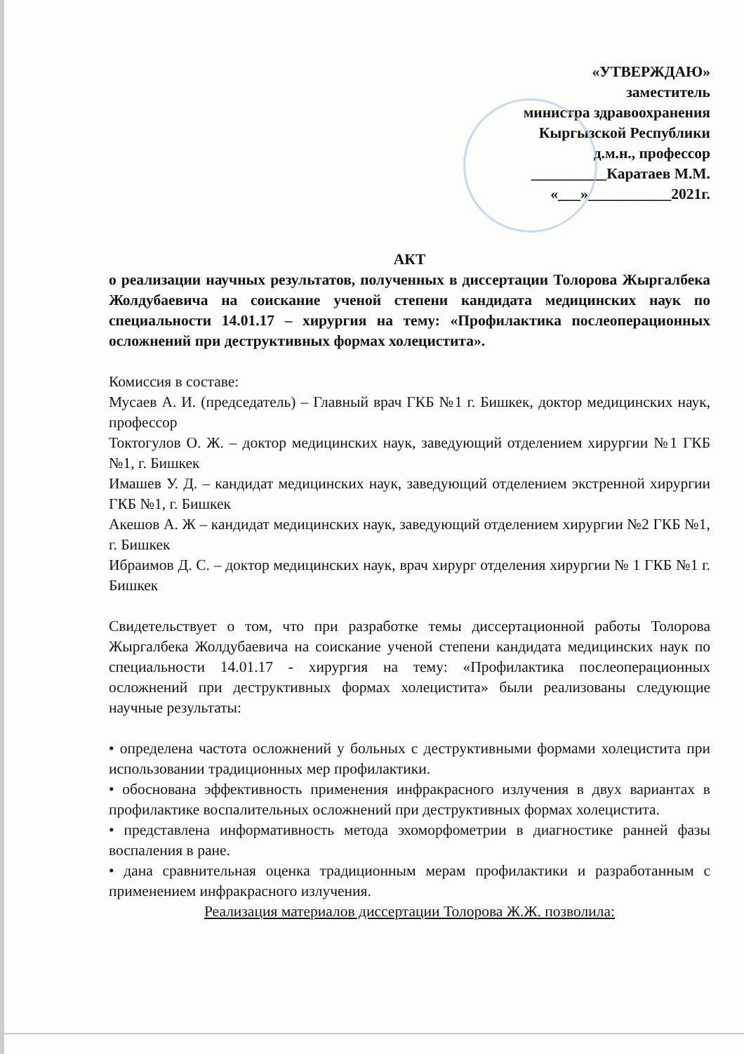«УТВЕРЖДАЮ»
заместитель
министра здравоохранения
Кыргызской Республики
д.м.н., профессор
__________Каратаев М.М.
«___»___________2021г.
АКТ
о реализации научных результатов, полученных в диссертации Толорова Жыргалбека Жолдубаевича на соискание ученой степени кандидата медицинских наук по специальности 14.01.17 – хирургия на тему: «Профилактика послеоперационных осложнений при деструктивных формах холецистита».
Комиссия в составе:
Мусаев А. И. (председатель) – Главный врач ГКБ №1 г. Бишкек, доктор медицинских наук, профессор
Токтогулов О. Ж. – доктор медицинских наук, заведующий отделением хирургии №1 ГКБ №1, г. Бишкек
Имашев У. Д. – кандидат медицинских наук, заведующий отделением экстренной хирургии ГКБ №1, г. Бишкек
Акешов А. Ж – кандидат медицинских наук, заведующий отделением хирургии №2 ГКБ №1, г. Бишкек
Ибраимов Д. С. – доктор медицинских наук, врач хирург отделения хирургии № 1 ГКБ №1 г. Бишкек
Свидетельствует о том, что при разработке темы диссертационной работы Толорова Жыргалбека Жолдубаевича на соискание ученой степени кандидата медицинских наук по специальности 14.01.17 - хирургия на тему: «Профилактика послеоперационных осложнений при деструктивных формах холецистита» были реализованы следующие научные результаты:
• определена частота осложнений у больных с деструктивными формами холецистита при использовании традиционных мер профилактики.
• обоснована эффективность применения инфракрасного излучения в двух вариантах в профилактике воспалительных осложнений при деструктивных формах холецистита.
• представлена информативность метода эхоморфометрии в диагностике ранней фазы воспаления в ране.
• дана сравнительная оценка традиционным мерам профилактики и разработанным с применением инфракрасного излучения.
Реализация материалов диссертации Толорова Ж.Ж. позволила: